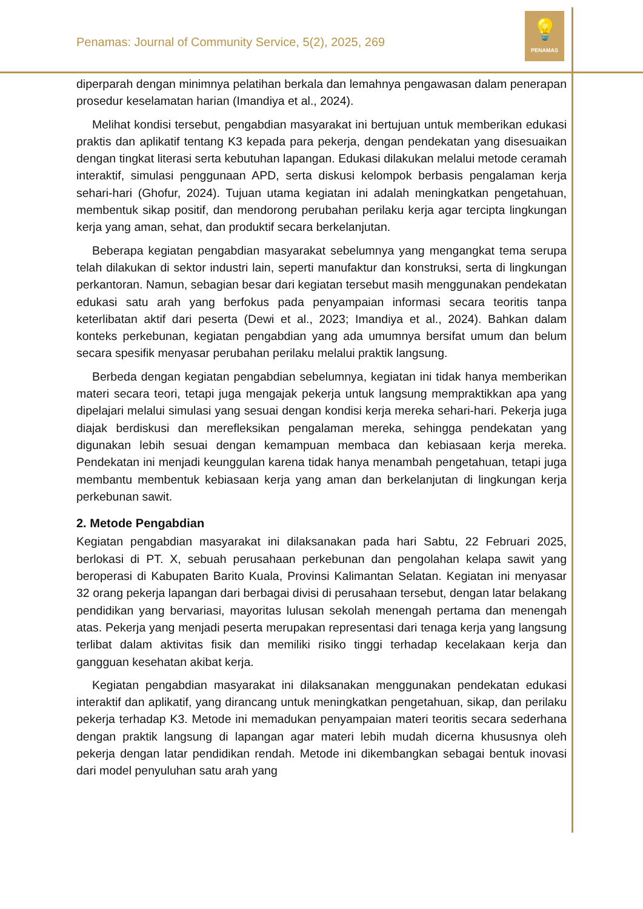Penamas: Journal of Community Service, 5(2), 2025, 269
💡
PENAMAS
diperparah dengan minimnya pelatihan berkala dan lemahnya pengawasan dalam penerapan prosedur keselamatan harian (Imandiya et al., 2024).
Melihat kondisi tersebut, pengabdian masyarakat ini bertujuan untuk memberikan edukasi praktis dan aplikatif tentang K3 kepada para pekerja, dengan pendekatan yang disesuaikan dengan tingkat literasi serta kebutuhan lapangan. Edukasi dilakukan melalui metode ceramah interaktif, simulasi penggunaan APD, serta diskusi kelompok berbasis pengalaman kerja sehari-hari (Ghofur, 2024). Tujuan utama kegiatan ini adalah meningkatkan pengetahuan, membentuk sikap positif, dan mendorong perubahan perilaku kerja agar tercipta lingkungan kerja yang aman, sehat, dan produktif secara berkelanjutan.
Beberapa kegiatan pengabdian masyarakat sebelumnya yang mengangkat tema serupa telah dilakukan di sektor industri lain, seperti manufaktur dan konstruksi, serta di lingkungan perkantoran. Namun, sebagian besar dari kegiatan tersebut masih menggunakan pendekatan edukasi satu arah yang berfokus pada penyampaian informasi secara teoritis tanpa keterlibatan aktif dari peserta (Dewi et al., 2023; Imandiya et al., 2024). Bahkan dalam konteks perkebunan, kegiatan pengabdian yang ada umumnya bersifat umum dan belum secara spesifik menyasar perubahan perilaku melalui praktik langsung.
Berbeda dengan kegiatan pengabdian sebelumnya, kegiatan ini tidak hanya memberikan materi secara teori, tetapi juga mengajak pekerja untuk langsung mempraktikkan apa yang dipelajari melalui simulasi yang sesuai dengan kondisi kerja mereka sehari-hari. Pekerja juga diajak berdiskusi dan merefleksikan pengalaman mereka, sehingga pendekatan yang digunakan lebih sesuai dengan kemampuan membaca dan kebiasaan kerja mereka. Pendekatan ini menjadi keunggulan karena tidak hanya menambah pengetahuan, tetapi juga membantu membentuk kebiasaan kerja yang aman dan berkelanjutan di lingkungan kerja perkebunan sawit.
2. Metode Pengabdian
Kegiatan pengabdian masyarakat ini dilaksanakan pada hari Sabtu, 22 Februari 2025, berlokasi di PT. X, sebuah perusahaan perkebunan dan pengolahan kelapa sawit yang beroperasi di Kabupaten Barito Kuala, Provinsi Kalimantan Selatan. Kegiatan ini menyasar 32 orang pekerja lapangan dari berbagai divisi di perusahaan tersebut, dengan latar belakang pendidikan yang bervariasi, mayoritas lulusan sekolah menengah pertama dan menengah atas. Pekerja yang menjadi peserta merupakan representasi dari tenaga kerja yang langsung terlibat dalam aktivitas fisik dan memiliki risiko tinggi terhadap kecelakaan kerja dan gangguan kesehatan akibat kerja.
Kegiatan pengabdian masyarakat ini dilaksanakan menggunakan pendekatan edukasi interaktif dan aplikatif, yang dirancang untuk meningkatkan pengetahuan, sikap, dan perilaku pekerja terhadap K3. Metode ini memadukan penyampaian materi teoritis secara sederhana dengan praktik langsung di lapangan agar materi lebih mudah dicerna khususnya oleh pekerja dengan latar pendidikan rendah. Metode ini dikembangkan sebagai bentuk inovasi dari model penyuluhan satu arah yang